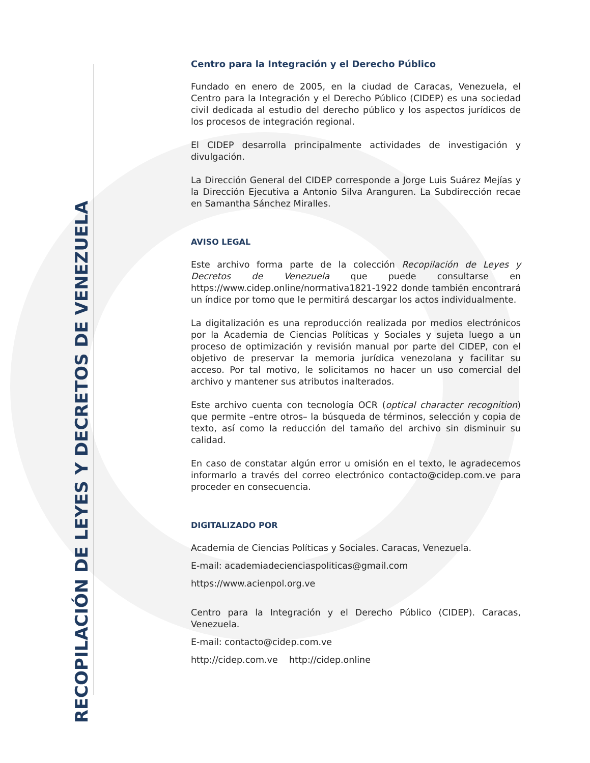RECOPILACIÓN DE LEYES Y DECRETOS DE VENEZUELA
Centro para la Integración y el Derecho Público
Fundado en enero de 2005, en la ciudad de Caracas, Venezuela, el Centro para la Integración y el Derecho Público (CIDEP) es una sociedad civil dedicada al estudio del derecho público y los aspectos jurídicos de los procesos de integración regional.
El CIDEP desarrolla principalmente actividades de investigación y divulgación.
La Dirección General del CIDEP corresponde a Jorge Luis Suárez Mejías y la Dirección Ejecutiva a Antonio Silva Aranguren. La Subdirección recae en Samantha Sánchez Miralles.
AVISO LEGAL
Este archivo forma parte de la colección Recopilación de Leyes y Decretos de Venezuela que puede consultarse en https://www.cidep.online/normativa1821-1922 donde también encontrará un índice por tomo que le permitirá descargar los actos individualmente.
La digitalización es una reproducción realizada por medios electrónicos por la Academia de Ciencias Políticas y Sociales y sujeta luego a un proceso de optimización y revisión manual por parte del CIDEP, con el objetivo de preservar la memoria jurídica venezolana y facilitar su acceso. Por tal motivo, le solicitamos no hacer un uso comercial del archivo y mantener sus atributos inalterados.
Este archivo cuenta con tecnología OCR (optical character recognition) que permite –entre otros– la búsqueda de términos, selección y copia de texto, así como la reducción del tamaño del archivo sin disminuir su calidad.
En caso de constatar algún error u omisión en el texto, le agradecemos informarlo a través del correo electrónico contacto@cidep.com.ve para proceder en consecuencia.
DIGITALIZADO POR
Academia de Ciencias Políticas y Sociales. Caracas, Venezuela.
E-mail: academiadecienciaspoliticas@gmail.com
https://www.acienpol.org.ve
Centro para la Integración y el Derecho Público (CIDEP). Caracas, Venezuela.
E-mail: contacto@cidep.com.ve
http://cidep.com.ve http://cidep.online